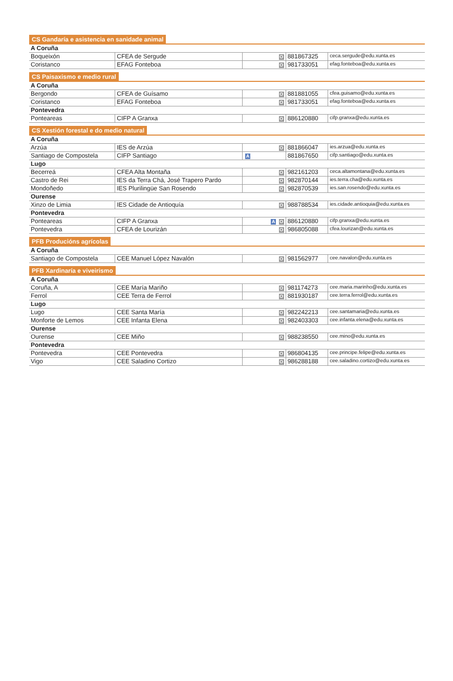CS Gandaría e asistencia en sanidade animal
| A Coruña | | | | |
| Boqueixón | CFEA de Sergude | O | 881867325 | ceca.sergude@edu.xunta.es |
| Coristanco | EFAG Fonteboa | O | 981733051 | efag.fonteboa@edu.xunta.es |
CS Paisaxismo e medio rural
| A Coruña | | | | |
| Bergondo | CFEA de Guísamo | O | 881881055 | cfea.guisamo@edu.xunta.es |
| Coristanco | EFAG Fonteboa | O | 981733051 | efag.fonteboa@edu.xunta.es |
| Pontevedra | | | | |
| Ponteareas | CIFP A Granxa | O | 886120880 | cifp.granxa@edu.xunta.es |
CS Xestión forestal e do medio natural
| A Coruña | | | | |
| Arzúa | IES de Arzúa | O | 881866047 | ies.arzua@edu.xunta.es |
| Santiago de Compostela | CIFP Santiago | A | 881867650 | cifp.santiago@edu.xunta.es |
| Lugo | | | | |
| Becerreá | CFEA Alta Montaña | O | 982161203 | ceca.altamontana@edu.xunta.es |
| Castro de Rei | IES da Terra Chá, José Trapero Pardo | O | 982870144 | ies.terra.cha@edu.xunta.es |
| Mondoñedo | IES Plurilingüe San Rosendo | O | 982870539 | ies.san.rosendo@edu.xunta.es |
| Ourense | | | | |
| Xinzo de Limia | IES Cidade de Antioquía | O | 988788534 | ies.cidade.antioquia@edu.xunta.es |
| Pontevedra | | | | |
| Ponteareas | CIFP A Granxa | A O | 886120880 | cifp.granxa@edu.xunta.es |
| Pontevedra | CFEA de Lourizán | O | 986805088 | cfea.lourizan@edu.xunta.es |
PFB Producións agrícolas
| A Coruña | | | | |
| Santiago de Compostela | CEE Manuel López Navalón | O | 981562977 | cee.navalon@edu.xunta.es |
PFB Xardinaría e viveirismo
| A Coruña | | | | |
| Coruña, A | CEE María Mariño | O | 981174273 | cee.maria.marinho@edu.xunta.es |
| Ferrol | CEE Terra de Ferrol | O | 881930187 | cee.terra.ferrol@edu.xunta.es |
| Lugo | | | | |
| Lugo | CEE Santa María | O | 982242213 | cee.santamaria@edu.xunta.es |
| Monforte de Lemos | CEE Infanta Elena | O | 982403303 | cee.infanta.elena@edu.xunta.es |
| Ourense | | | | |
| Ourense | CEE Miño | O | 988238550 | cee.mino@edu.xunta.es |
| Pontevedra | | | | |
| Pontevedra | CEE Pontevedra | O | 986804135 | cee.principe.felipe@edu.xunta.es |
| Vigo | CEE Saladino Cortizo | O | 986288188 | cee.saladino.cortizo@edu.xunta.es |